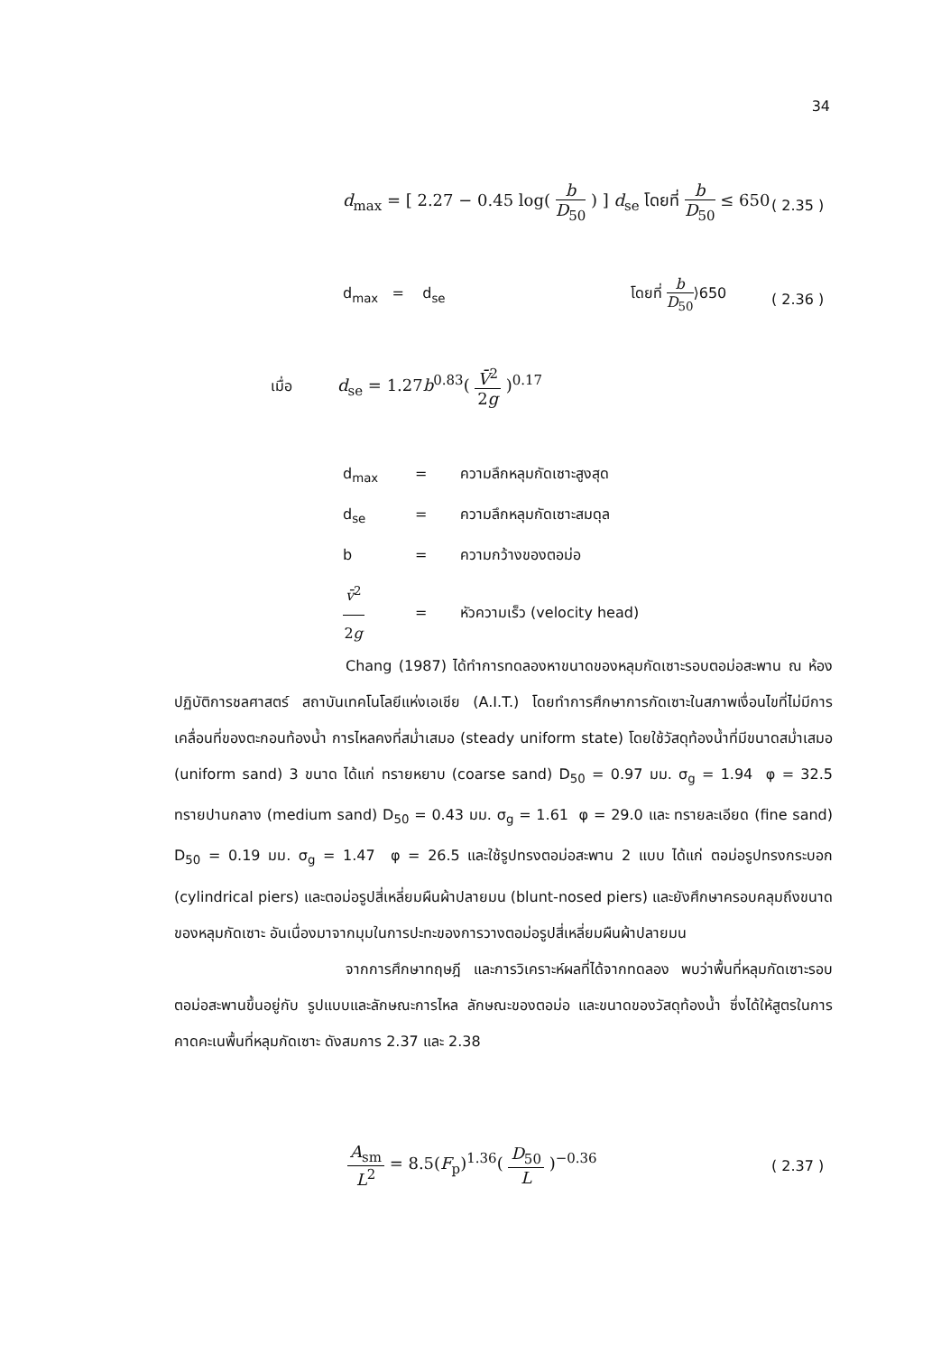34
d<sub>max</sub> = [ 2.27 − 0.45 log( b D<sub>50</sub> ) ] d<sub>se</sub> โดยที่ b D<sub>50</sub> ≤ 650
( 2.35 )
d<sub>max</sub> = d<sub>se</sub> โดยที่ b D<sub>50</sub>⟩650
( 2.36 )
เมื่อ d<sub>se</sub> = 1.27b<sup>0.83</sup>( V̄<sup>2</sup> 2g )<sup>0.17</sup>
d<sub>max</sub> = ความลึกหลุมกัดเซาะสูงสุด
d<sub>se</sub> = ความลึกหลุมกัดเซาะสมดุล
b = ความกว้างของตอม่อ
v̄<sup>2</sup> 2g = หัวความเร็ว (velocity head)
Chang (1987) ได้ทำการทดลองหาขนาดของหลุมกัดเซาะรอบตอม่อสะพาน ณ ห้องปฏิบัติการชลศาสตร์ สถาบันเทคโนโลยีแห่งเอเชีย (A.I.T.) โดยทำการศึกษาการกัดเซาะในสภาพเงื่อนไขที่ไม่มีการเคลื่อนที่ของตะกอนท้องน้ำ การไหลคงที่สม่ำเสมอ (steady uniform state) โดยใช้วัสดุท้องน้ำที่มีขนาดสม่ำเสมอ (uniform sand) 3 ขนาด ได้แก่ ทรายหยาบ (coarse sand) D<sub>50</sub> = 0.97 มม. σ<sub>g</sub> = 1.94 φ = 32.5 ทรายปานกลาง (medium sand) D<sub>50</sub> = 0.43 มม. σ<sub>g</sub> = 1.61 φ = 29.0 และ ทรายละเอียด (fine sand) D<sub>50</sub> = 0.19 มม. σ<sub>g</sub> = 1.47 φ = 26.5 และใช้รูปทรงตอม่อสะพาน 2 แบบ ได้แก่ ตอม่อรูปทรงกระบอก (cylindrical piers) และตอม่อรูปสี่เหลี่ยมผืนผ้าปลายมน (blunt-nosed piers) และยังศึกษาครอบคลุมถึงขนาดของหลุมกัดเซาะ อันเนื่องมาจากมุมในการปะทะของการวางตอม่อรูปสี่เหลี่ยมผืนผ้าปลายมน
จากการศึกษาทฤษฎี และการวิเคราะห์ผลที่ได้จากทดลอง พบว่าพื้นที่หลุมกัดเซาะรอบตอม่อสะพานขึ้นอยู่กับ รูปแบบและลักษณะการไหล ลักษณะของตอม่อ และขนาดของวัสดุท้องน้ำ ซึ่งได้ให้สูตรในการคาดคะเนพื้นที่หลุมกัดเซาะ ดังสมการ 2.37 และ 2.38
A<sub>sm</sub> L<sup>2</sup> = 8.5(F<sub>p</sub>)<sup>1.36</sup>( D<sub>50</sub> L )<sup>−0.36</sup>
( 2.37 )